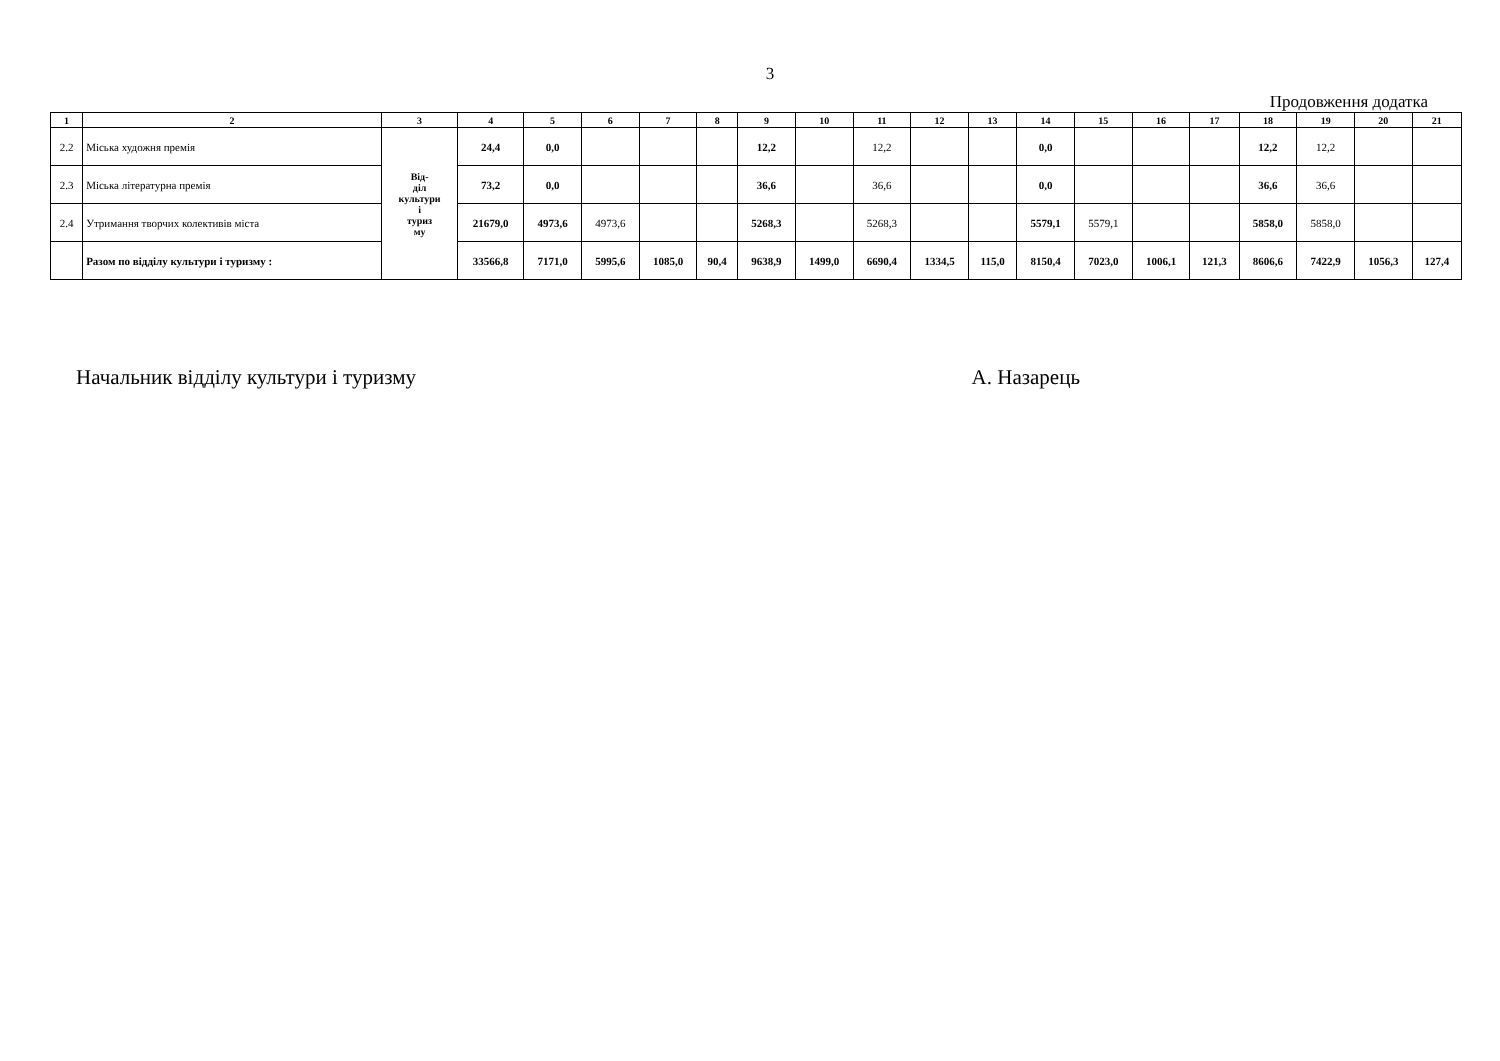3
Продовження додатка
| 1 | 2 | 3 | 4 | 5 | 6 | 7 | 8 | 9 | 10 | 11 | 12 | 13 | 14 | 15 | 16 | 17 | 18 | 19 | 20 | 21 |
| --- | --- | --- | --- | --- | --- | --- | --- | --- | --- | --- | --- | --- | --- | --- | --- | --- | --- | --- | --- | --- |
| 2.2 | Міська художня премія | Від- діл культури і туриз му | 24,4 | 0,0 | | | | 12,2 | | 12,2 | | | 0,0 | | | | 12,2 | 12,2 | | |
| 2.3 | Міська літературна премія | | 73,2 | 0,0 | | | | 36,6 | | 36,6 | | | 0,0 | | | | 36,6 | 36,6 | | |
| 2.4 | Утримання творчих колективів міста | | 21679,0 | 4973,6 | 4973,6 | | | 5268,3 | | 5268,3 | | | 5579,1 | 5579,1 | | | 5858,0 | 5858,0 | | |
| | Разом по відділу культури і туризму : | | 33566,8 | 7171,0 | 5995,6 | 1085,0 | 90,4 | 9638,9 | 1499,0 | 6690,4 | 1334,5 | 115,0 | 8150,4 | 7023,0 | 1006,1 | 121,3 | 8606,6 | 7422,9 | 1056,3 | 127,4 |
Начальник відділу культури і туризму А. Назарець